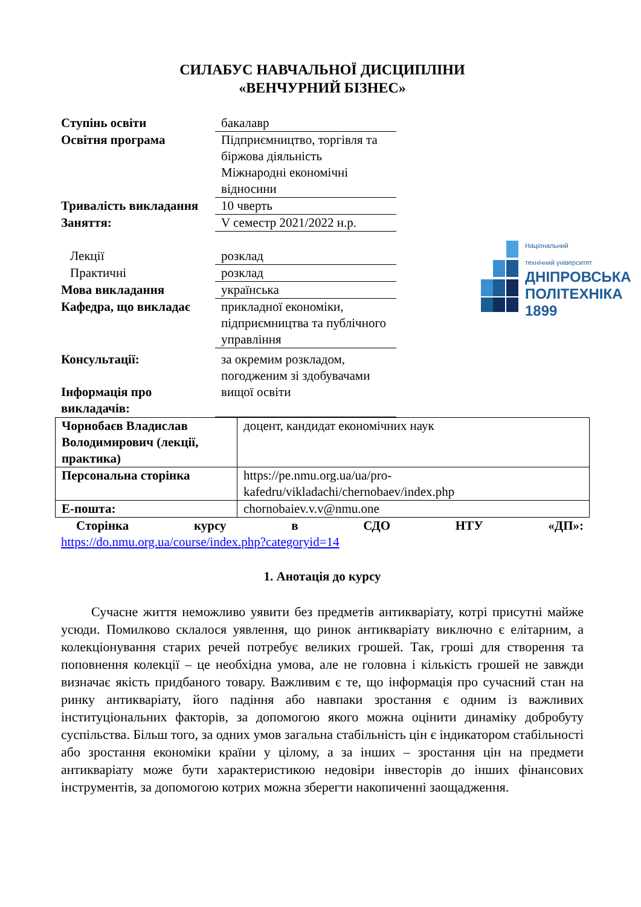СИЛАБУС НАВЧАЛЬНОЇ ДИСЦИПЛІНИ
«ВЕНЧУРНИЙ БІЗНЕС»
Ступінь освіти бакалавр
Освітня програма Підприємництво, торгівля та біржова діяльність
Міжнародні економічні відносини
Тривалість викладання
10 чверть
Заняття: V семестр 2021/2022 н.р.
Лекції розклад
Практичні розклад
Мова викладання українська
Кафедра, що викладає прикладної економіки, підприємництва та публічного управління
Консультації:
Інформація про викладачів:
за окремим розкладом, погодженим зі здобувачами вищої освіти
Національний
технічний університет
ДНІПРОВСЬКА
ПОЛІТЕХНІКА
1899
| Чорнобаєв Владислав Володимирович (лекції, практика) | доцент, кандидат економічних наук |
| Персональна сторінка | https://pe.nmu.org.ua/ua/pro-kafedru/vikladachi/chernobaev/index.php |
| E-пошта: | chornobaiev.v.v@nmu.one |
Сторінка курсу в СДО НТУ «ДП»:
https://do.nmu.org.ua/course/index.php?categoryid=14
1. Анотація до курсу
Сучасне життя неможливо уявити без предметів антикваріату, котрі присутні майже усюди. Помилково склалося уявлення, що ринок антикваріату виключно є елітарним, а колекціонування старих речей потребує великих грошей. Так, гроші для створення та поповнення колекції – це необхідна умова, але не головна і кількість грошей не завжди визначає якість придбаного товару. Важливим є те, що інформація про сучасний стан на ринку антикваріату, його падіння або навпаки зростання є одним із важливих інституціональних факторів, за допомогою якого можна оцінити динаміку добробуту суспільства. Більш того, за одних умов загальна стабільність цін є індикатором стабільності або зростання економіки країни у цілому, а за інших – зростання цін на предмети антикваріату може бути характеристикою недовіри інвесторів до інших фінансових інструментів, за допомогою котрих можна зберегти накопиченні заощадження.